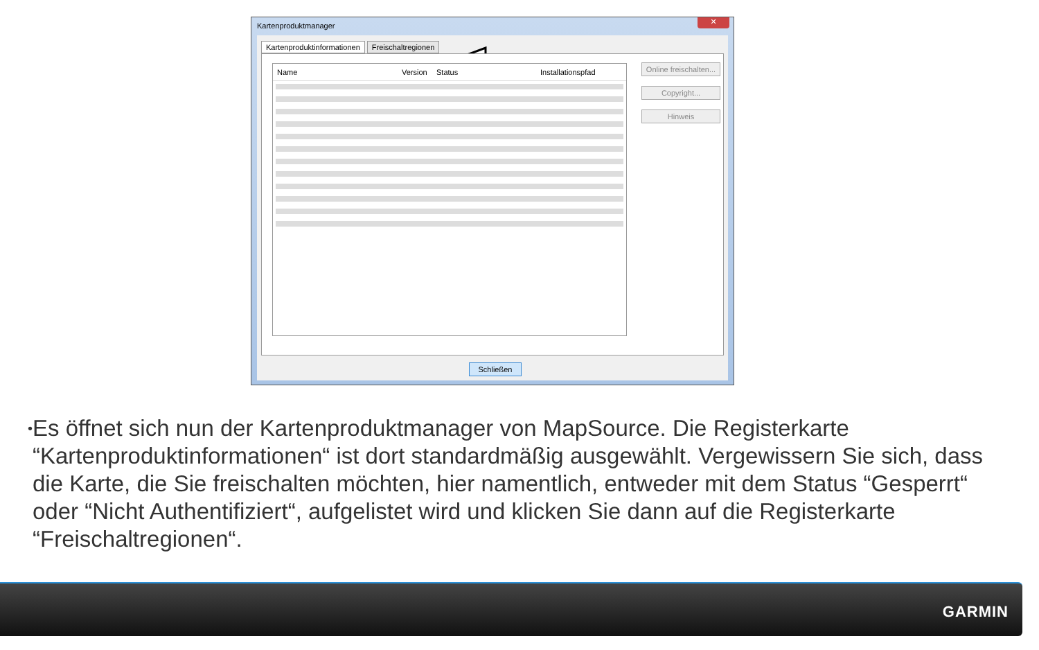Kartenproduktmanager
✕
Kartenproduktinformationen Freischaltregionen
Name Version Status Installationspfad
Online freischalten...
Copyright...
Hinweis
Schließen
•
Es öffnet sich nun der Kartenproduktmanager von MapSource. Die Registerkarte “Kartenproduktinformationen“ ist dort standardmäßig ausgewählt. Vergewissern Sie sich, dass die Karte, die Sie freischalten möchten, hier namentlich, entweder mit dem Status “Gesperrt“ oder “Nicht Authentifiziert“, aufgelistet wird und klicken Sie dann auf die Registerkarte “Freischaltregionen“.
GARMIN